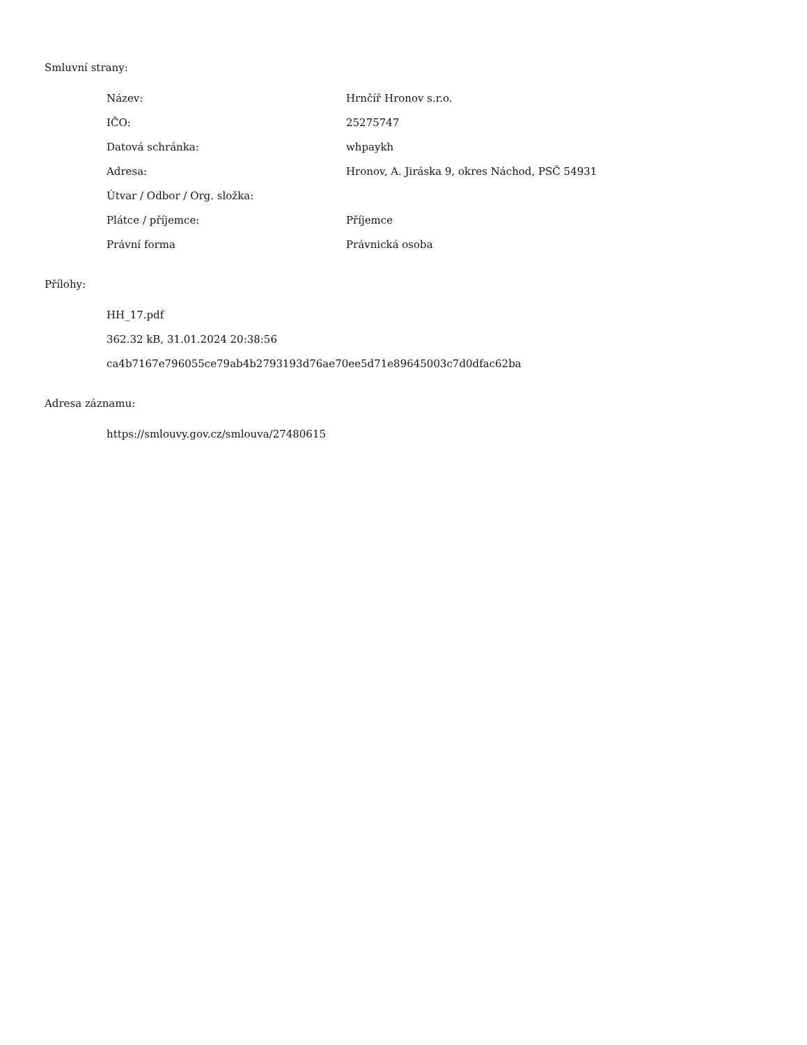Smluvní strany:
| Název: | Hrnčíř Hronov s.r.o. |
| IČO: | 25275747 |
| Datová schránka: | whpaykh |
| Adresa: | Hronov, A. Jiráska 9, okres Náchod, PSČ 54931 |
| Útvar / Odbor / Org. složka: | |
| Plátce / příjemce: | Příjemce |
| Právní forma | Právnická osoba |
Přílohy:
HH_17.pdf
362.32 kB, 31.01.2024 20:38:56
ca4b7167e796055ce79ab4b2793193d76ae70ee5d71e89645003c7d0dfac62ba
Adresa záznamu:
https://smlouvy.gov.cz/smlouva/27480615